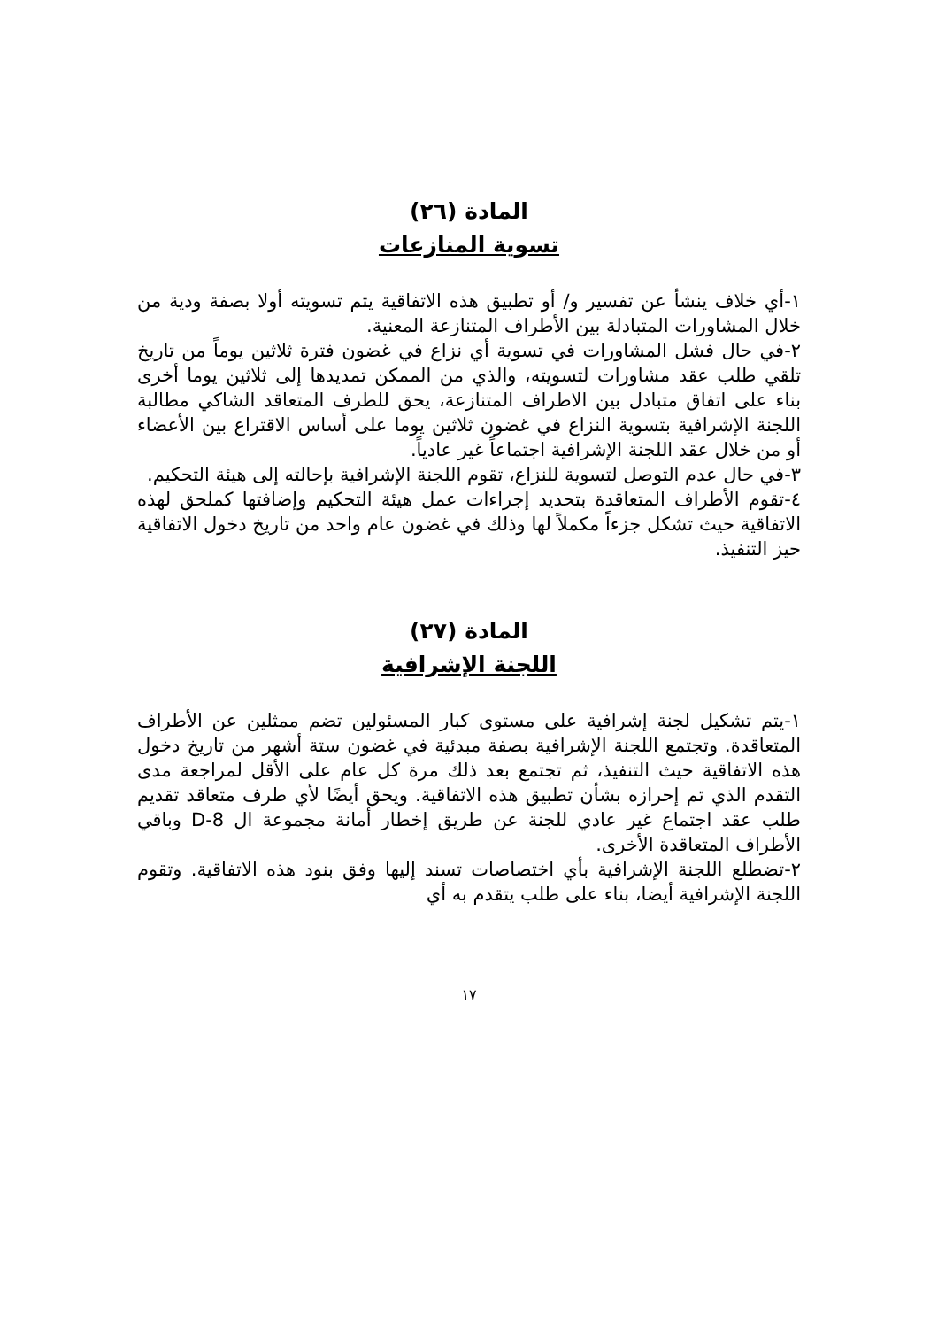المادة (٢٦)
تسوية المنازعات
١-أي خلاف ينشأ عن تفسير و/ أو تطبيق هذه الاتفاقية يتم تسويته أولا بصفة ودية من خلال المشاورات المتبادلة بين الأطراف المتنازعة المعنية.
٢-في حال فشل المشاورات في تسوية أي نزاع في غضون فترة ثلاثين يوماً من تاريخ تلقي طلب عقد مشاورات لتسويته، والذي من الممكن تمديدها إلى ثلاثين يوما أخرى بناء على اتفاق متبادل بين الاطراف المتنازعة، يحق للطرف المتعاقد الشاكي مطالبة اللجنة الإشرافية بتسوية النزاع في غضون ثلاثين يوما على أساس الاقتراع بين الأعضاء أو من خلال عقد اللجنة الإشرافية اجتماعاً غير عادياً.
٣-في حال عدم التوصل لتسوية للنزاع، تقوم اللجنة الإشرافية بإحالته إلى هيئة التحكيم.
٤-تقوم الأطراف المتعاقدة بتحديد إجراءات عمل هيئة التحكيم وإضافتها كملحق لهذه الاتفاقية حيث تشكل جزءاً مكملاً لها وذلك في غضون عام واحد من تاريخ دخول الاتفاقية حيز التنفيذ.
المادة (٢٧)
اللجنة الإشرافية
١-يتم تشكيل لجنة إشرافية على مستوى كبار المسئولين تضم ممثلين عن الأطراف المتعاقدة. وتجتمع اللجنة الإشرافية بصفة مبدئية في غضون ستة أشهر من تاريخ دخول هذه الاتفاقية حيث التنفيذ، ثم تجتمع بعد ذلك مرة كل عام على الأقل لمراجعة مدى التقدم الذي تم إحرازه بشأن تطبيق هذه الاتفاقية. ويحق أيضًا لأي طرف متعاقد تقديم طلب عقد اجتماع غير عادي للجنة عن طريق إخطار أمانة مجموعة ال D-8 وباقي الأطراف المتعاقدة الأخرى.
٢-تضطلع اللجنة الإشرافية بأي اختصاصات تسند إليها وفق بنود هذه الاتفاقية. وتقوم اللجنة الإشرافية أيضا، بناء على طلب يتقدم به أي
١٧